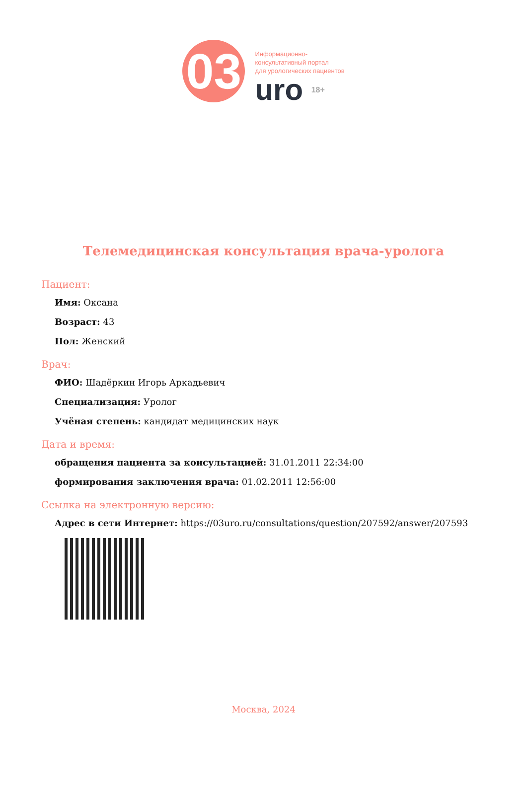03
Информационно-
консультативный портал
для урологических пациентов
uro 18+
Телемедицинская консультация врача-уролога
Пациент:
Имя: Оксана
Возраст: 43
Пол: Женский
Врач:
ФИО: Шадёркин Игорь Аркадьевич
Специализация: Уролог
Учёная степень: кандидат медицинских наук
Дата и время:
обращения пациента за консультацией: 31.01.2011 22:34:00
формирования заключения врача: 01.02.2011 12:56:00
Ссылка на электронную версию:
Адрес в сети Интернет: https://03uro.ru/consultations/question/207592/answer/207593
Москва, 2024